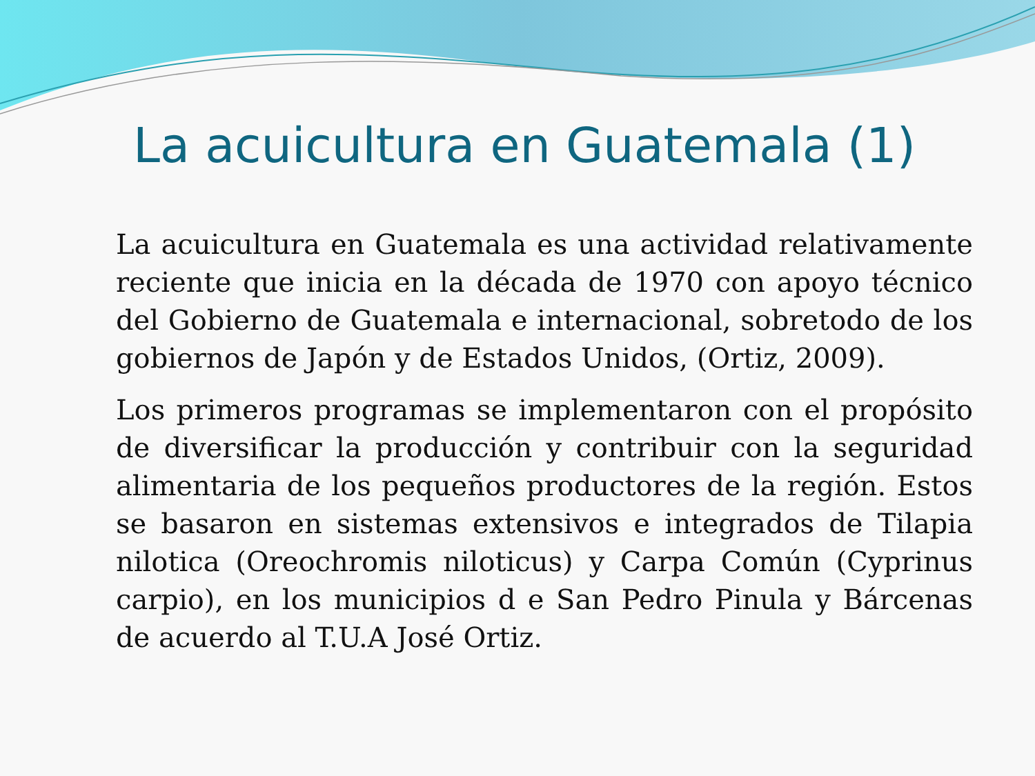La acuicultura en Guatemala (1)
La acuicultura en Guatemala es una actividad relativamente reciente que inicia en la década de 1970 con apoyo técnico del Gobierno de Guatemala e internacional, sobretodo de los gobiernos de Japón y de Estados Unidos, (Ortiz, 2009).
Los primeros programas se implementaron con el propósito de diversificar la producción y contribuir con la seguridad alimentaria de los pequeños productores de la región. Estos se basaron en sistemas extensivos e integrados de Tilapia nilotica (Oreochromis niloticus) y Carpa Común (Cyprinus carpio), en los municipios d e San Pedro Pinula y Bárcenas de acuerdo al T.U.A José Ortiz.